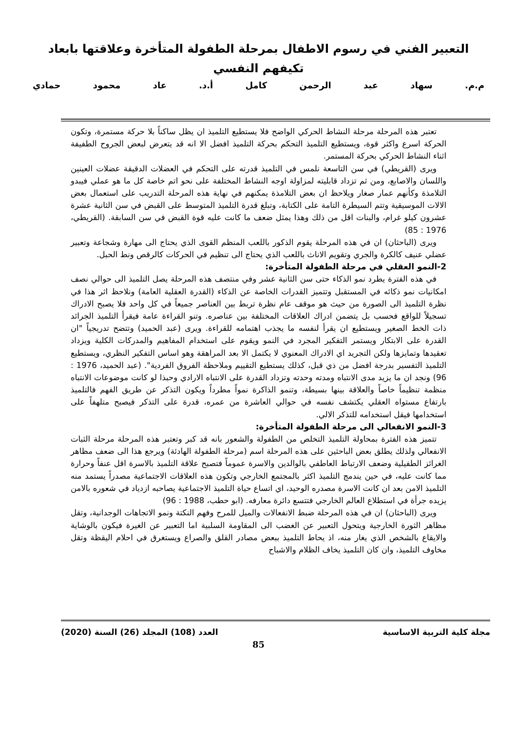التعبير الفني في رسوم الاطفال بمرحلة الطفولة المتأخرة وعلاقتها بابعاد
تكيفهم النفسي
م.م. سهاد عبد الرحمن كامل أ.د. عاد محمود حمادي
تعتبر هذه المرحلة مرحلة النشاط الحركي الواضح فلا يستطيع التلميذ ان يظل ساكناً بلا حركة مستمرة، وتكون الحركة اسرع واكثر قوة، ويستطيع التلميذ التحكم بحركة التلميذ افضل الا انه قد يتعرض لبعض الجروح الطفيفة اثناء النشاط الحركي بحركة المستمر.
ويرى (القريطي) في سن التاسعة نلمس في التلميذ قدرته على التحكم في العضلات الدقيقة عضلات العينين واللسان والاصابع، ومن ثم تزداد قابليته لمزاولة اوجه النشاط المختلفة على نحو اتم خاصة كل ما هو عملي فيبدو التلامذة وكأنهم عمار صغار ويلاحظ ان بعض التلامذة يمكنهم في نهاية هذه المرحلة التدريب على استعمال بعض الالات الموسيقية وتتم السيطرة التامة على الكتابة، وتبلغ قدرة التلميذ المتوسط على القبض في سن الثانية عشرة عشرون كيلو غرام، والبنات اقل من ذلك وهذا يمثل ضعف ما كانت عليه قوة القبض في سن السابقة. (القريطي، 1976 : 85)
ويرى (الباحثان) ان في هذه المرحلة يقوم الذكور باللعب المنظم القوى الذي يحتاج الى مهارة وشجاعة وتعبير عضلي عنيف كالكرة والجري وتقويم الاناث باللعب الذي يحتاج الى تنظيم في الحركات كالرقص ونط الحبل.
2-النمو العقلي في مرحلة الطفولة المتأخرة:
في هذه الفترة يطرد نمو الذكاء حتى سن الثانية عشر وفي منتصف هذه المرحلة يصل التلميذ الى حوالي نصف امكانيات نمو ذكائه في المستقبل وتتميز القدرات الخاصة عن الذكاء (القدرة العقلية العامة) ونلاحظ اثر هذا في نظرة التلميذ الى الصورة من حيث هو موقف عام نظرة تربط بين العناصر جميعاً في كل واحد فلا يصبح الادراك تسجيلاً للواقع فحسب بل يتضمن ادراك العلاقات المختلفة بين عناصره. وتنو القراءة عامة فيقرأ التلميذ الجرائد ذات الخط الصغير ويستطيع ان يقرأ لنفسه ما يجذب اهتمامه للقراءة. ويرى (عبد الحميد) وتتضح تدريجياً "ان القدرة على الابتكار ويستمر التفكير المجرد في النمو ويقوم على استخدام المفاهيم والمدركات الكلية ويزداد تعقيدها وتمايزها ولكن التجريد اي الادراك المعنوي لا يكتمل الا بعد المراهقة وهو اساس التفكير النظري، ويستطيع التلميذ التفسير بدرجة افضل من ذي قبل، كذلك يستطيع التقييم وملاحظة الفروق الفردية". (عبد الحميد، 1976 : 96) ونجد ان ما يزيد مدى الانتباه ومدته وحدته وتزداد القدرة على الانتباه الارادي وحبذا لو كانت موضوعات الانتباه منظمة تنظيماً خاصاً والعلاقة بينها بسيطة، وتنمو الذاكرة نمواً مطرداً ويكون التذكر عن طريق الفهم فالتلميذ بارتفاع مستواه العقلي يكتشف نفسه في حوالي العاشرة من عمره، قدرة على التذكر فيصبح متلهفاً على استخدامها فيقل استخدامه للتذكر الالي.
3-النمو الانفعالي الى مرحلة الطفولة المتأخرة:
تتميز هذه الفترة بمحاولة التلميذ التخلص من الطفولة والشعور بانه قد كبر وتعتبر هذه المرحلة مرحلة الثبات الانفعالي ولذلك يطلق بعض الباحثين على هذه المرحلة اسم (مرحلة الطفولة الهادئة) ويرجع هذا الى ضعف مظاهر الغرائز الطفيلية وضعف الارتباط العاطفي بالوالدين والاسرة عموماً فتصبح علاقة التلميذ بالاسرة اقل عنفاً وحرارة مما كانت عليه، في حين يندمج التلميذ اكثر بالمجتمع الخارجي وتكون هذه العلاقات الاجتماعية مصدراً يستمد منه التلميذ الامن بعد ان كانت الاسرة مصدره الوحيد، اي اتساع حياة التلميذ الاجتماعية يصاحبه ازدياد في شعوره بالامن يزيده جرأة في استطلاع العالم الخارجي فتتسع دائرة معارفه. (ابو حطب، 1988 : 96)
ويرى (الباحثان) ان في هذه المرحلة ضبط الانفعالات والميل للمرح وفهم النكتة ونمو الاتجاهات الوجدانية، وتقل مظاهر الثورة الخارجية ويتحول التعبير عن الغضب الى المقاومة السلبية اما التعبير عن الغيرة فيكون بالوشاية والايقاع بالشخص الذي يغار منه، اذ يحاط التلميذ ببعض مصادر القلق والصراع ويستغرق في احلام اليقظة وتقل مخاوف التلميذ، وان كان التلميذ يخاف الظلام والاشباح
مجلة كلية التربية الاساسية العدد (108) المجلد (26) السنة (2020)
85